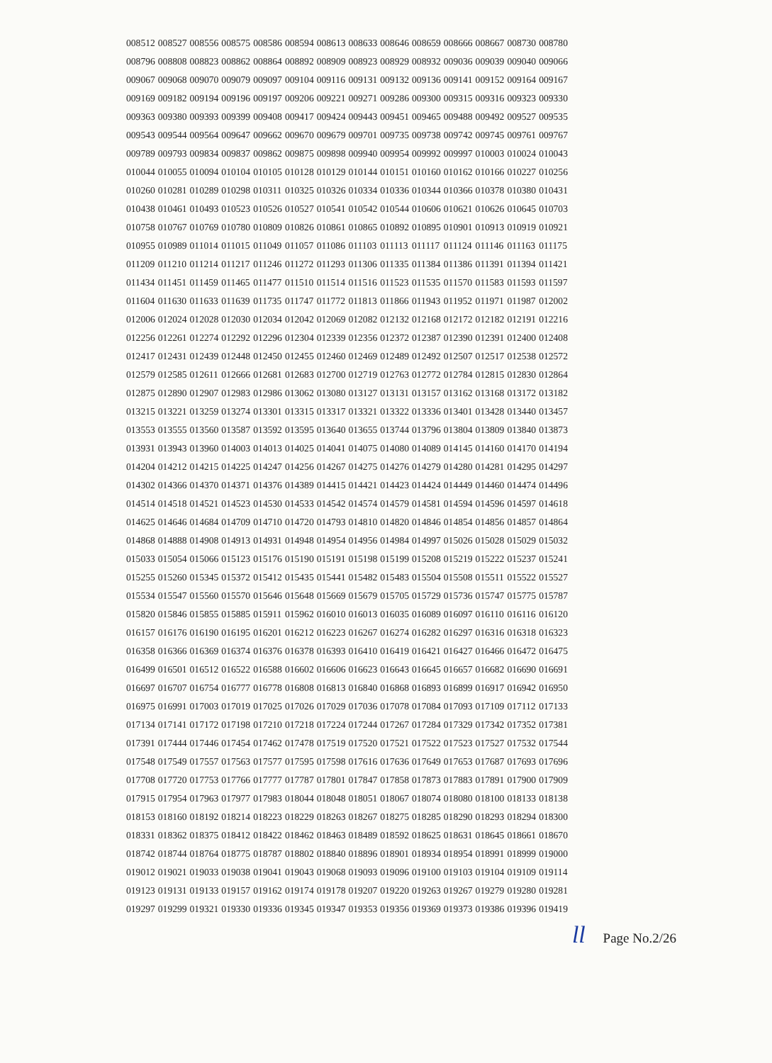| 008512 | 008527 | 008556 | 008575 | 008586 | 008594 | 008613 | 008633 | 008646 | 008659 | 008666 | 008667 | 008730 | 008780 |
| 008796 | 008808 | 008823 | 008862 | 008864 | 008892 | 008909 | 008923 | 008929 | 008932 | 009036 | 009039 | 009040 | 009066 |
| 009067 | 009068 | 009070 | 009079 | 009097 | 009104 | 009116 | 009131 | 009132 | 009136 | 009141 | 009152 | 009164 | 009167 |
| 009169 | 009182 | 009194 | 009196 | 009197 | 009206 | 009221 | 009271 | 009286 | 009300 | 009315 | 009316 | 009323 | 009330 |
| 009363 | 009380 | 009393 | 009399 | 009408 | 009417 | 009424 | 009443 | 009451 | 009465 | 009488 | 009492 | 009527 | 009535 |
| 009543 | 009544 | 009564 | 009647 | 009662 | 009670 | 009679 | 009701 | 009735 | 009738 | 009742 | 009745 | 009761 | 009767 |
| 009789 | 009793 | 009834 | 009837 | 009862 | 009875 | 009898 | 009940 | 009954 | 009992 | 009997 | 010003 | 010024 | 010043 |
| 010044 | 010055 | 010094 | 010104 | 010105 | 010128 | 010129 | 010144 | 010151 | 010160 | 010162 | 010166 | 010227 | 010256 |
| 010260 | 010281 | 010289 | 010298 | 010311 | 010325 | 010326 | 010334 | 010336 | 010344 | 010366 | 010378 | 010380 | 010431 |
| 010438 | 010461 | 010493 | 010523 | 010526 | 010527 | 010541 | 010542 | 010544 | 010606 | 010621 | 010626 | 010645 | 010703 |
| 010758 | 010767 | 010769 | 010780 | 010809 | 010826 | 010861 | 010865 | 010892 | 010895 | 010901 | 010913 | 010919 | 010921 |
| 010955 | 010989 | 011014 | 011015 | 011049 | 011057 | 011086 | 011103 | 011113 | 011117 | 011124 | 011146 | 011163 | 011175 |
| 011209 | 011210 | 011214 | 011217 | 011246 | 011272 | 011293 | 011306 | 011335 | 011384 | 011386 | 011391 | 011394 | 011421 |
| 011434 | 011451 | 011459 | 011465 | 011477 | 011510 | 011514 | 011516 | 011523 | 011535 | 011570 | 011583 | 011593 | 011597 |
| 011604 | 011630 | 011633 | 011639 | 011735 | 011747 | 011772 | 011813 | 011866 | 011943 | 011952 | 011971 | 011987 | 012002 |
| 012006 | 012024 | 012028 | 012030 | 012034 | 012042 | 012069 | 012082 | 012132 | 012168 | 012172 | 012182 | 012191 | 012216 |
| 012256 | 012261 | 012274 | 012292 | 012296 | 012304 | 012339 | 012356 | 012372 | 012387 | 012390 | 012391 | 012400 | 012408 |
| 012417 | 012431 | 012439 | 012448 | 012450 | 012455 | 012460 | 012469 | 012489 | 012492 | 012507 | 012517 | 012538 | 012572 |
| 012579 | 012585 | 012611 | 012666 | 012681 | 012683 | 012700 | 012719 | 012763 | 012772 | 012784 | 012815 | 012830 | 012864 |
| 012875 | 012890 | 012907 | 012983 | 012986 | 013062 | 013080 | 013127 | 013131 | 013157 | 013162 | 013168 | 013172 | 013182 |
| 013215 | 013221 | 013259 | 013274 | 013301 | 013315 | 013317 | 013321 | 013322 | 013336 | 013401 | 013428 | 013440 | 013457 |
| 013553 | 013555 | 013560 | 013587 | 013592 | 013595 | 013640 | 013655 | 013744 | 013796 | 013804 | 013809 | 013840 | 013873 |
| 013931 | 013943 | 013960 | 014003 | 014013 | 014025 | 014041 | 014075 | 014080 | 014089 | 014145 | 014160 | 014170 | 014194 |
| 014204 | 014212 | 014215 | 014225 | 014247 | 014256 | 014267 | 014275 | 014276 | 014279 | 014280 | 014281 | 014295 | 014297 |
| 014302 | 014366 | 014370 | 014371 | 014376 | 014389 | 014415 | 014421 | 014423 | 014424 | 014449 | 014460 | 014474 | 014496 |
| 014514 | 014518 | 014521 | 014523 | 014530 | 014533 | 014542 | 014574 | 014579 | 014581 | 014594 | 014596 | 014597 | 014618 |
| 014625 | 014646 | 014684 | 014709 | 014710 | 014720 | 014793 | 014810 | 014820 | 014846 | 014854 | 014856 | 014857 | 014864 |
| 014868 | 014888 | 014908 | 014913 | 014931 | 014948 | 014954 | 014956 | 014984 | 014997 | 015026 | 015028 | 015029 | 015032 |
| 015033 | 015054 | 015066 | 015123 | 015176 | 015190 | 015191 | 015198 | 015199 | 015208 | 015219 | 015222 | 015237 | 015241 |
| 015255 | 015260 | 015345 | 015372 | 015412 | 015435 | 015441 | 015482 | 015483 | 015504 | 015508 | 015511 | 015522 | 015527 |
| 015534 | 015547 | 015560 | 015570 | 015646 | 015648 | 015669 | 015679 | 015705 | 015729 | 015736 | 015747 | 015775 | 015787 |
| 015820 | 015846 | 015855 | 015885 | 015911 | 015962 | 016010 | 016013 | 016035 | 016089 | 016097 | 016110 | 016116 | 016120 |
| 016157 | 016176 | 016190 | 016195 | 016201 | 016212 | 016223 | 016267 | 016274 | 016282 | 016297 | 016316 | 016318 | 016323 |
| 016358 | 016366 | 016369 | 016374 | 016376 | 016378 | 016393 | 016410 | 016419 | 016421 | 016427 | 016466 | 016472 | 016475 |
| 016499 | 016501 | 016512 | 016522 | 016588 | 016602 | 016606 | 016623 | 016643 | 016645 | 016657 | 016682 | 016690 | 016691 |
| 016697 | 016707 | 016754 | 016777 | 016778 | 016808 | 016813 | 016840 | 016868 | 016893 | 016899 | 016917 | 016942 | 016950 |
| 016975 | 016991 | 017003 | 017019 | 017025 | 017026 | 017029 | 017036 | 017078 | 017084 | 017093 | 017109 | 017112 | 017133 |
| 017134 | 017141 | 017172 | 017198 | 017210 | 017218 | 017224 | 017244 | 017267 | 017284 | 017329 | 017342 | 017352 | 017381 |
| 017391 | 017444 | 017446 | 017454 | 017462 | 017478 | 017519 | 017520 | 017521 | 017522 | 017523 | 017527 | 017532 | 017544 |
| 017548 | 017549 | 017557 | 017563 | 017577 | 017595 | 017598 | 017616 | 017636 | 017649 | 017653 | 017687 | 017693 | 017696 |
| 017708 | 017720 | 017753 | 017766 | 017777 | 017787 | 017801 | 017847 | 017858 | 017873 | 017883 | 017891 | 017900 | 017909 |
| 017915 | 017954 | 017963 | 017977 | 017983 | 018044 | 018048 | 018051 | 018067 | 018074 | 018080 | 018100 | 018133 | 018138 |
| 018153 | 018160 | 018192 | 018214 | 018223 | 018229 | 018263 | 018267 | 018275 | 018285 | 018290 | 018293 | 018294 | 018300 |
| 018331 | 018362 | 018375 | 018412 | 018422 | 018462 | 018463 | 018489 | 018592 | 018625 | 018631 | 018645 | 018661 | 018670 |
| 018742 | 018744 | 018764 | 018775 | 018787 | 018802 | 018840 | 018896 | 018901 | 018934 | 018954 | 018991 | 018999 | 019000 |
| 019012 | 019021 | 019033 | 019038 | 019041 | 019043 | 019068 | 019093 | 019096 | 019100 | 019103 | 019104 | 019109 | 019114 |
| 019123 | 019131 | 019133 | 019157 | 019162 | 019174 | 019178 | 019207 | 019220 | 019263 | 019267 | 019279 | 019280 | 019281 |
| 019297 | 019299 | 019321 | 019330 | 019336 | 019345 | 019347 | 019353 | 019356 | 019369 | 019373 | 019386 | 019396 | 019419 |
ll Page No.2/26